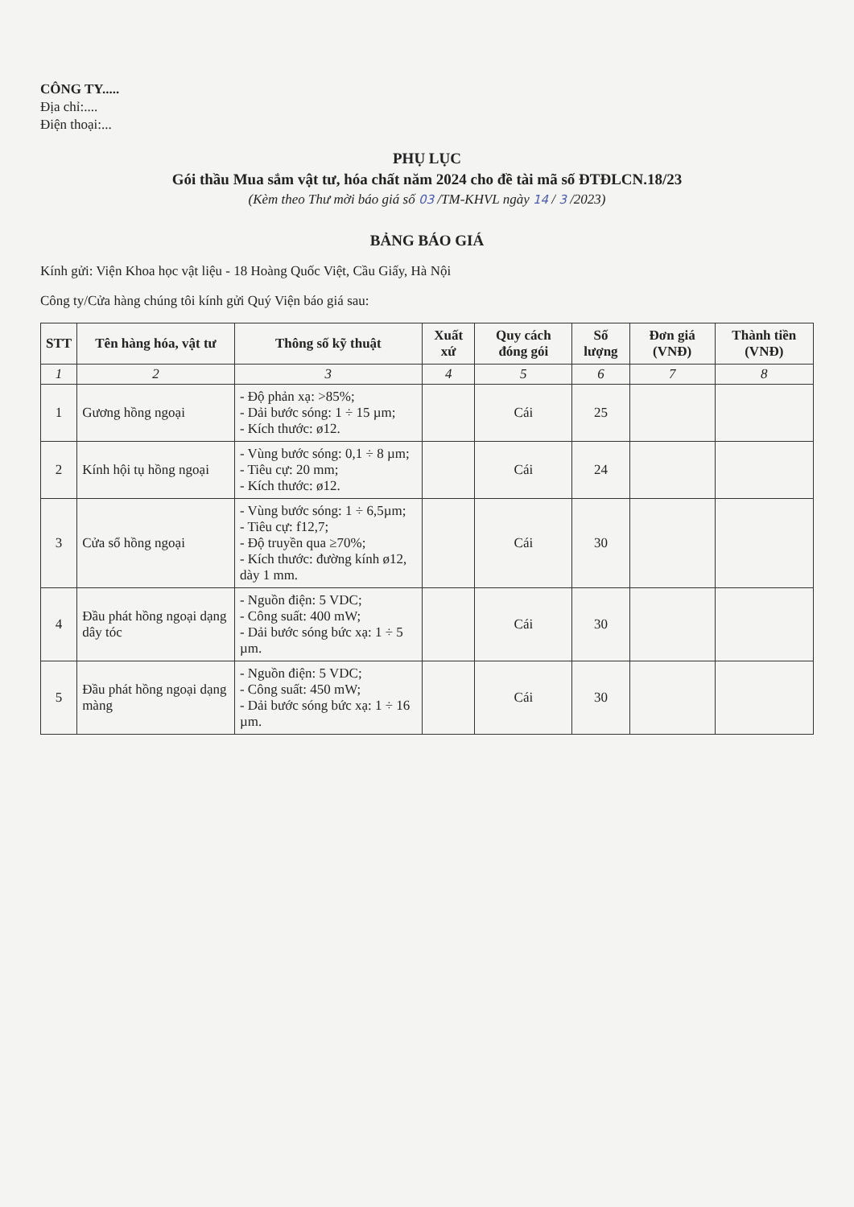CÔNG TY.....
Địa chỉ:....
Điện thoại:...
PHỤ LỤC
Gói thầu Mua sắm vật tư, hóa chất năm 2024 cho đề tài mã số ĐTĐLCN.18/23
(Kèm theo Thư mời báo giá số 03 /TM-KHVL ngày 14 / 3 /2023)
BẢNG BÁO GIÁ
Kính gửi: Viện Khoa học vật liệu - 18 Hoàng Quốc Việt, Cầu Giấy, Hà Nội
Công ty/Cửa hàng chúng tôi kính gửi Quý Viện báo giá sau:
| STT | Tên hàng hóa, vật tư | Thông số kỹ thuật | Xuất xứ | Quy cách đóng gói | Số lượng | Đơn giá (VNĐ) | Thành tiền (VNĐ) |
| --- | --- | --- | --- | --- | --- | --- | --- |
| 1 | 2 | 3 | 4 | 5 | 6 | 7 | 8 |
| 1 | Gương hồng ngoại | - Độ phản xạ: >85%; - Dải bước sóng: 1 ÷ 15 µm; - Kích thước: ø12. | | Cái | 25 | | |
| 2 | Kính hội tụ hồng ngoại | - Vùng bước sóng: 0,1 ÷ 8 µm; - Tiêu cự: 20 mm; - Kích thước: ø12. | | Cái | 24 | | |
| 3 | Cửa sổ hồng ngoại | - Vùng bước sóng: 1 ÷ 6,5µm; - Tiêu cự: f12,7; - Độ truyền qua ≥70%; - Kích thước: đường kính ø12, dày 1 mm. | | Cái | 30 | | |
| 4 | Đầu phát hồng ngoại dạng dây tóc | - Nguồn điện: 5 VDC; - Công suất: 400 mW; - Dải bước sóng bức xạ: 1 ÷ 5 µm. | | Cái | 30 | | |
| 5 | Đầu phát hồng ngoại dạng màng | - Nguồn điện: 5 VDC; - Công suất: 450 mW; - Dải bước sóng bức xạ: 1 ÷ 16 µm. | | Cái | 30 | | |